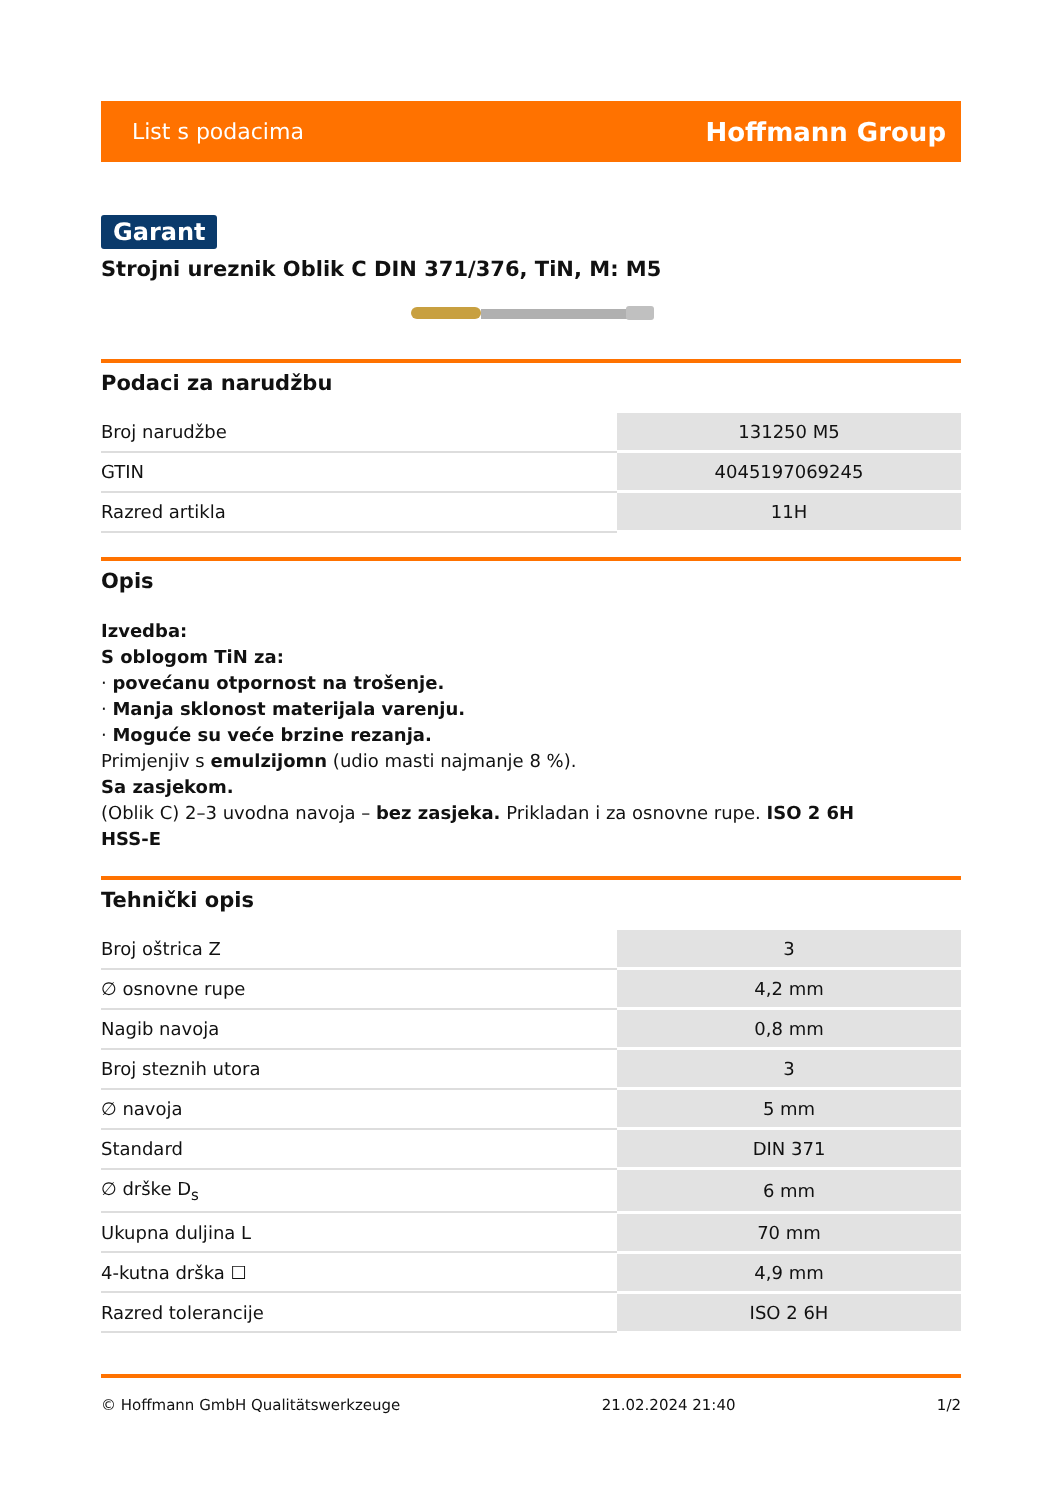List s podacima Hoffmann Group
Garant
Strojni ureznik Oblik C DIN 371/376, TiN, M: M5
Podaci za narudžbu
| Broj narudžbe | 131250 M5 |
| GTIN | 4045197069245 |
| Razred artikla | 11H |
Opis
Izvedba:
S oblogom TiN za:
· povećanu otpornost na trošenje.
· Manja sklonost materijala varenju.
· Moguće su veće brzine rezanja.
Primjenjiv s emulzijomn (udio masti najmanje 8 %).
Sa zasjekom.
(Oblik C) 2–3 uvodna navoja – bez zasjeka. Prikladan i za osnovne rupe. ISO 2 6H
HSS-E
Tehnički opis
| Broj oštrica Z | 3 |
| ∅ osnovne rupe | 4,2 mm |
| Nagib navoja | 0,8 mm |
| Broj steznih utora | 3 |
| ∅ navoja | 5 mm |
| Standard | DIN 371 |
| ∅ drške D<sub>s</sub> | 6 mm |
| Ukupna duljina L | 70 mm |
| 4-kutna drška ☐ | 4,9 mm |
| Razred tolerancije | ISO 2 6H |
© Hoffmann GmbH Qualitätswerkzeuge 21.02.2024 21:40 1/2